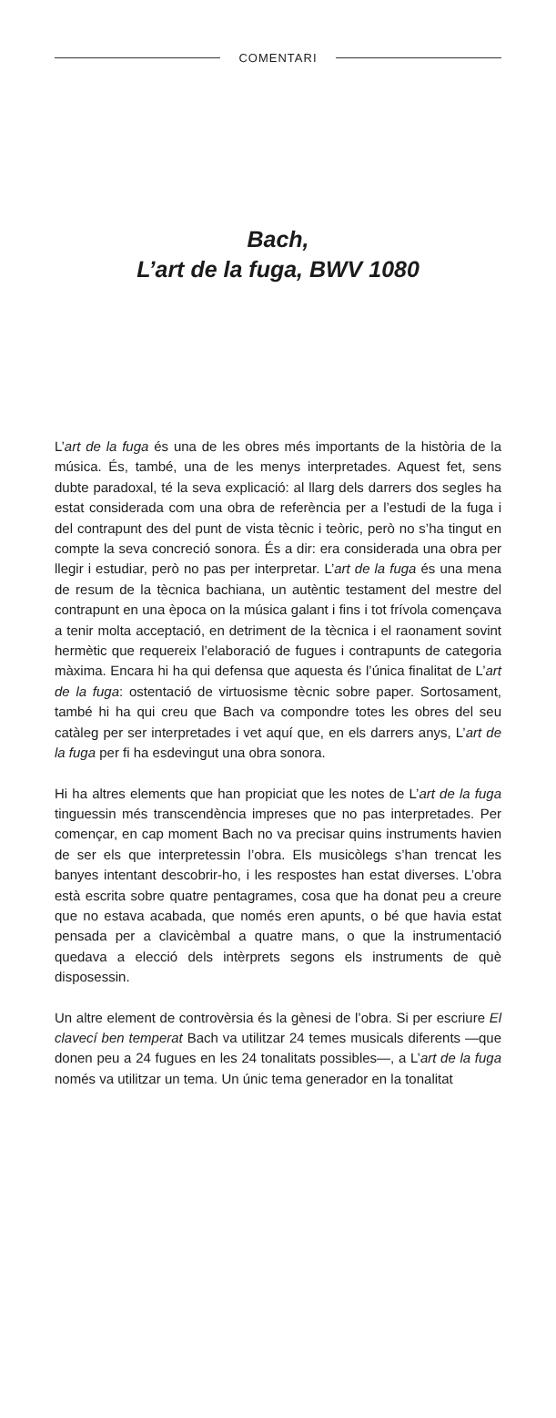COMENTARI
Bach,
L’art de la fuga, BWV 1080
L’art de la fuga és una de les obres més importants de la història de la música. És, també, una de les menys interpretades. Aquest fet, sens dubte paradoxal, té la seva explicació: al llarg dels darrers dos segles ha estat considerada com una obra de referència per a l’estudi de la fuga i del contrapunt des del punt de vista tècnic i teòric, però no s’ha tingut en compte la seva concreció sonora. És a dir: era considerada una obra per llegir i estudiar, però no pas per interpretar. L’art de la fuga és una mena de resum de la tècnica bachiana, un autèntic testament del mestre del contrapunt en una època on la música galant i fins i tot frívola començava a tenir molta acceptació, en detriment de la tècnica i el raonament sovint hermètic que requereix l’elaboració de fugues i contrapunts de categoria màxima. Encara hi ha qui defensa que aquesta és l’única finalitat de L’art de la fuga: ostentació de virtuosisme tècnic sobre paper. Sortosament, també hi ha qui creu que Bach va compondre totes les obres del seu catàleg per ser interpretades i vet aquí que, en els darrers anys, L’art de la fuga per fi ha esdevingut una obra sonora.
Hi ha altres elements que han propiciat que les notes de L’art de la fuga tinguessin més transcendència impreses que no pas interpretades. Per començar, en cap moment Bach no va precisar quins instruments havien de ser els que interpretessin l’obra. Els musicòlegs s’han trencat les banyes intentant descobrir-ho, i les respostes han estat diverses. L’obra està escrita sobre quatre pentagrames, cosa que ha donat peu a creure que no estava acabada, que només eren apunts, o bé que havia estat pensada per a clavicèmbal a quatre mans, o que la instrumentació quedava a elecció dels intèrprets segons els instruments de què disposessin.
Un altre element de controvèrsia és la gènesi de l’obra. Si per escriure El clavecí ben temperat Bach va utilitzar 24 temes musicals diferents —que donen peu a 24 fugues en les 24 tonalitats possibles—, a L’art de la fuga només va utilitzar un tema. Un únic tema generador en la tonalitat